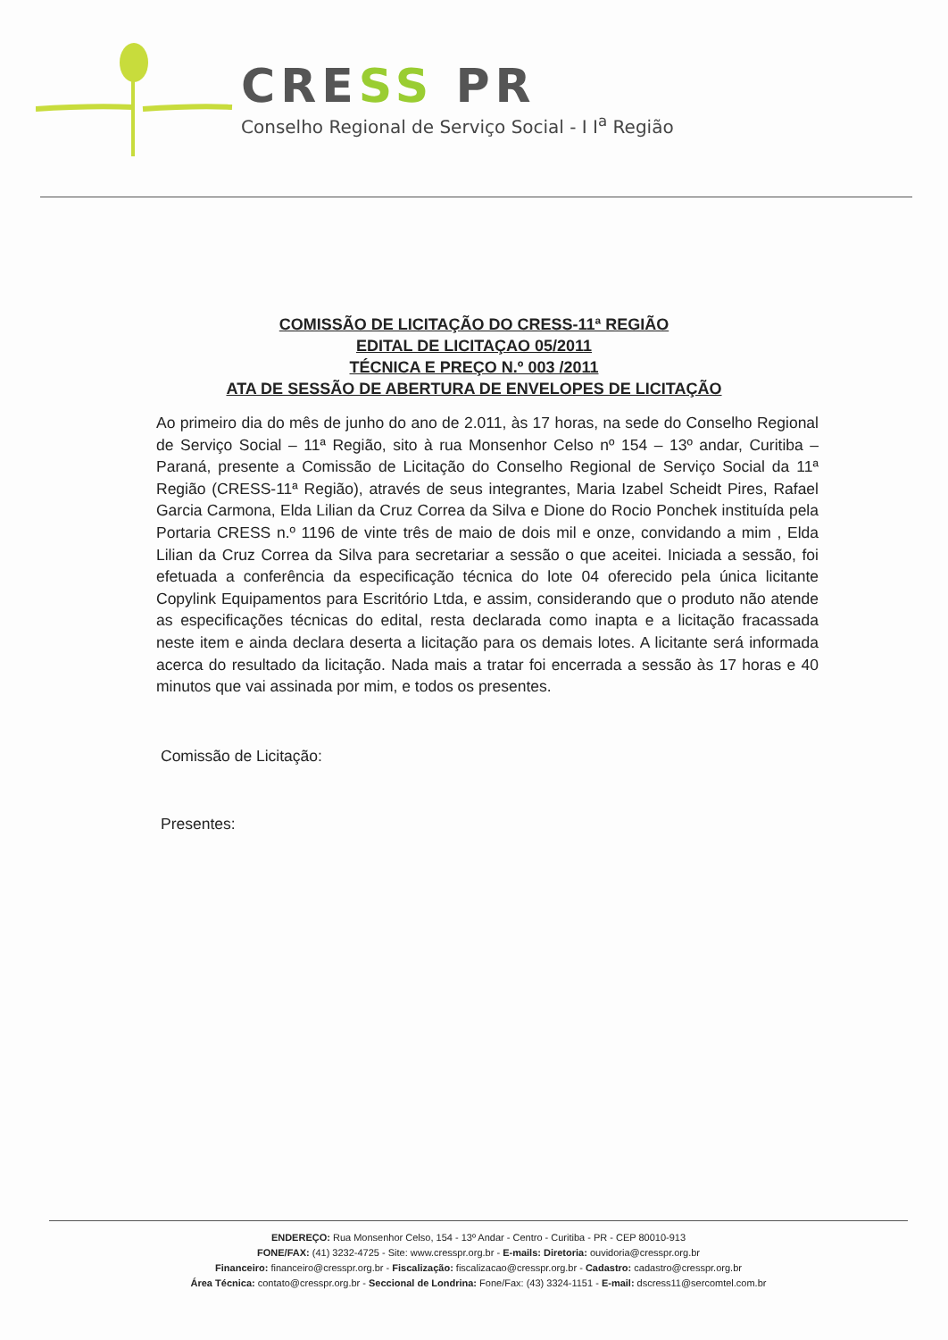CRESS PR
Conselho Regional de Serviço Social - I I<sup>a</sup> Região
COMISSÃO DE LICITAÇÃO DO CRESS-11ª REGIÃO
EDITAL DE LICITAÇAO 05/2011
TÉCNICA E PREÇO N.º 003 /2011
ATA DE SESSÃO DE ABERTURA DE ENVELOPES DE LICITAÇÃO
Ao primeiro dia do mês de junho do ano de 2.011, às 17 horas, na sede do Conselho Regional de Serviço Social – 11ª Região, sito à rua Monsenhor Celso nº 154 – 13º andar, Curitiba – Paraná, presente a Comissão de Licitação do Conselho Regional de Serviço Social da 11ª Região (CRESS-11ª Região), através de seus integrantes, Maria Izabel Scheidt Pires, Rafael Garcia Carmona, Elda Lilian da Cruz Correa da Silva e Dione do Rocio Ponchek instituída pela Portaria CRESS n.º 1196 de vinte três de maio de dois mil e onze, convidando a mim , Elda Lilian da Cruz Correa da Silva para secretariar a sessão o que aceitei. Iniciada a sessão, foi efetuada a conferência da especificação técnica do lote 04 oferecido pela única licitante Copylink Equipamentos para Escritório Ltda, e assim, considerando que o produto não atende as especificações técnicas do edital, resta declarada como inapta e a licitação fracassada neste item e ainda declara deserta a licitação para os demais lotes. A licitante será informada acerca do resultado da licitação. Nada mais a tratar foi encerrada a sessão às 17 horas e 40 minutos que vai assinada por mim, e todos os presentes.
Comissão de Licitação:
Presentes:
ENDEREÇO: Rua Monsenhor Celso, 154 - 13º Andar - Centro - Curitiba - PR - CEP 80010-913
FONE/FAX: (41) 3232-4725 - Site: www.cresspr.org.br - E-mails: Diretoria: ouvidoria@cresspr.org.br
Financeiro: financeiro@cresspr.org.br - Fiscalização: fiscalizacao@cresspr.org.br - Cadastro: cadastro@cresspr.org.br
Área Técnica: contato@cresspr.org.br - Seccional de Londrina: Fone/Fax: (43) 3324-1151 - E-mail: dscress11@sercomtel.com.br